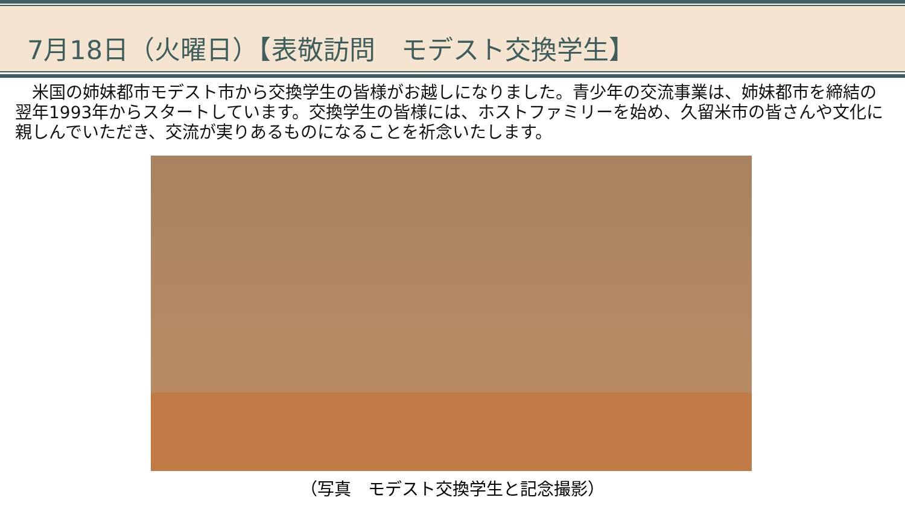7月18日（火曜日）【表敬訪問　モデスト交換学生】
　米国の姉妹都市モデスト市から交換学生の皆様がお越しになりました。青少年の交流事業は、姉妹都市を締結の翌年1993年からスタートしています。交換学生の皆様には、ホストファミリーを始め、久留米市の皆さんや文化に親しんでいただき、交流が実りあるものになることを祈念いたします。
（写真　モデスト交換学生と記念撮影）